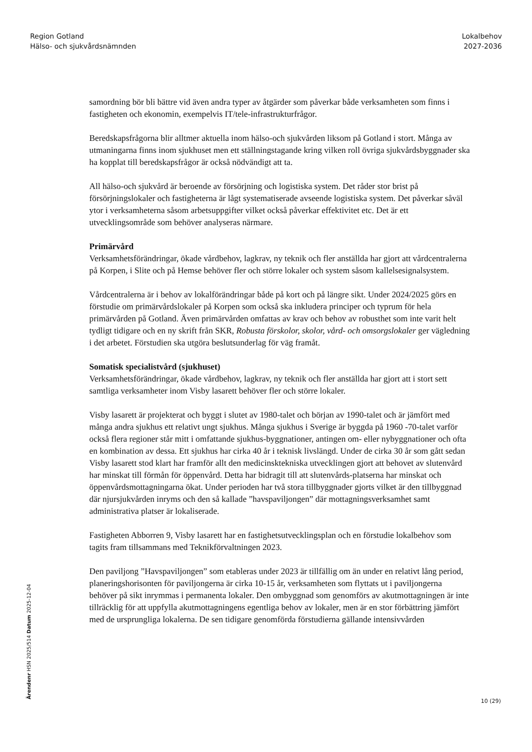Region Gotland
Hälso- och sjukvårdsnämnden
Lokalbehov
2027-2036
samordning bör bli bättre vid även andra typer av åtgärder som påverkar både verksamheten som finns i fastigheten och ekonomin, exempelvis IT/tele-infrastrukturfrågor.
Beredskapsfrågorna blir alltmer aktuella inom hälso-och sjukvården liksom på Gotland i stort. Många av utmaningarna finns inom sjukhuset men ett ställningstagande kring vilken roll övriga sjukvårdsbyggnader ska ha kopplat till beredskapsfrågor är också nödvändigt att ta.
All hälso-och sjukvård är beroende av försörjning och logistiska system. Det råder stor brist på försörjningslokaler och fastigheterna är lågt systematiserade avseende logistiska system. Det påverkar såväl ytor i verksamheterna såsom arbetsuppgifter vilket också påverkar effektivitet etc. Det är ett utvecklingsområde som behöver analyseras närmare.
Primärvård
Verksamhetsförändringar, ökade vårdbehov, lagkrav, ny teknik och fler anställda har gjort att vårdcentralerna på Korpen, i Slite och på Hemse behöver fler och större lokaler och system såsom kallelsesignalsystem.
Vårdcentralerna är i behov av lokalförändringar både på kort och på längre sikt. Under 2024/2025 görs en förstudie om primärvårdslokaler på Korpen som också ska inkludera principer och typrum för hela primärvården på Gotland. Även primärvården omfattas av krav och behov av robusthet som inte varit helt tydligt tidigare och en ny skrift från SKR, Robusta förskolor, skolor, vård- och omsorgslokaler ger vägledning i det arbetet. Förstudien ska utgöra beslutsunderlag för väg framåt.
Somatisk specialistvård (sjukhuset)
Verksamhetsförändringar, ökade vårdbehov, lagkrav, ny teknik och fler anställda har gjort att i stort sett samtliga verksamheter inom Visby lasarett behöver fler och större lokaler.
Visby lasarett är projekterat och byggt i slutet av 1980-talet och början av 1990-talet och är jämfört med många andra sjukhus ett relativt ungt sjukhus. Många sjukhus i Sverige är byggda på 1960 -70-talet varför också flera regioner står mitt i omfattande sjukhus-byggnationer, antingen om- eller nybyggnationer och ofta en kombination av dessa. Ett sjukhus har cirka 40 år i teknisk livslängd. Under de cirka 30 år som gått sedan Visby lasarett stod klart har framför allt den medicinsktekniska utvecklingen gjort att behovet av slutenvård har minskat till förmån för öppenvård. Detta har bidragit till att slutenvårds-platserna har minskat och öppenvårdsmottagningarna ökat. Under perioden har två stora tillbyggnader gjorts vilket är den tillbyggnad där njursjukvården inryms och den så kallade ”havspaviljongen” där mottagningsverksamhet samt administrativa platser är lokaliserade.
Fastigheten Abborren 9, Visby lasarett har en fastighetsutvecklingsplan och en förstudie lokalbehov som tagits fram tillsammans med Teknikförvaltningen 2023.
Den paviljong ”Havspaviljongen” som etableras under 2023 är tillfällig om än under en relativt lång period, planeringshorisonten för paviljongerna är cirka 10-15 år, verksamheten som flyttats ut i paviljongerna behöver på sikt inrymmas i permanenta lokaler. Den ombyggnad som genomförs av akutmottagningen är inte tillräcklig för att uppfylla akutmottagningens egentliga behov av lokaler, men är en stor förbättring jämfört med de ursprungliga lokalerna. De sen tidigare genomförda förstudierna gällande intensivvården
Ärendenr HSN 2025/514 Datum 2025-12-04 10 (29)